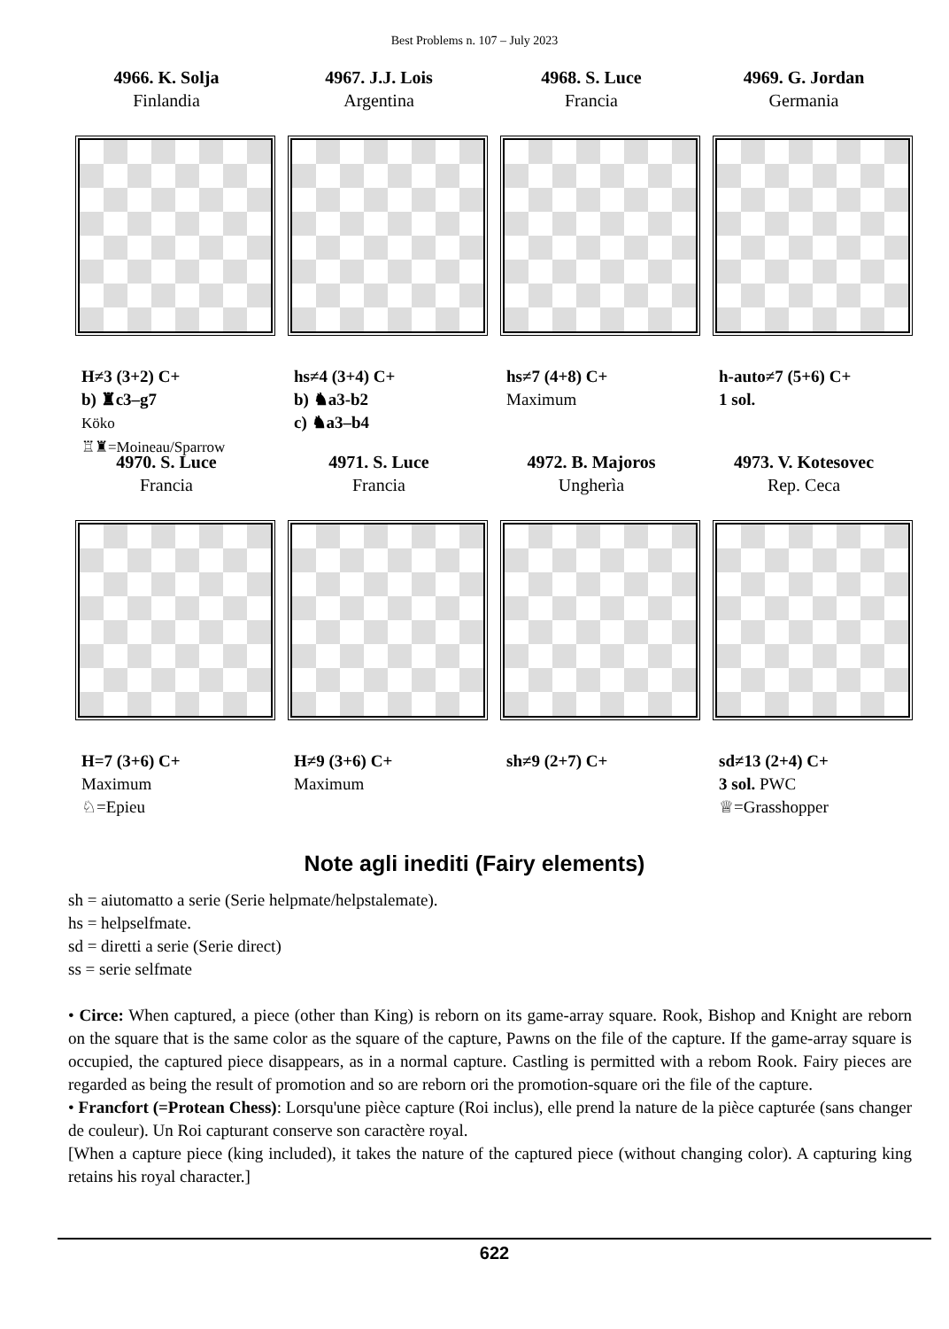Best Problems n. 107 – July 2023
4966. K. Solja
Finlandia
H≠3 (3+2) C+
b) ♜c3–g7
Köko
♖♜=Moineau/Sparrow
4967. J.J. Lois
Argentina
hs≠4 (3+4) C+
b) ♞a3-b2
c) ♞a3–b4
4968. S. Luce
Francia
hs≠7 (4+8) C+
Maximum
4969. G. Jordan
Germania
h-auto≠7 (5+6) C+
1 sol.
4970. S. Luce
Francia
H=7 (3+6) C+
Maximum
♘=Epieu
4971. S. Luce
Francia
H≠9 (3+6) C+
Maximum
4972. B. Majoros
Ungherìa
sh≠9 (2+7) C+
4973. V. Kotesovec
Rep. Ceca
sd≠13 (2+4) C+
3 sol. PWC
♕=Grasshopper
Note agli inediti (Fairy elements)
sh = aiutomatto a serie (Serie helpmate/helpstalemate).
hs = helpselfmate.
sd = diretti a serie (Serie direct)
ss = serie selfmate
• Circe: When captured, a piece (other than King) is reborn on its game-array square. Rook, Bishop and Knight are reborn on the square that is the same color as the square of the capture, Pawns on the file of the capture. If the game-array square is occupied, the captured piece disappears, as in a normal capture. Castling is permitted with a rebom Rook. Fairy pieces are regarded as being the result of promotion and so are reborn ori the promotion-square ori the file of the capture.
• Francfort (=Protean Chess): Lorsqu'une pièce capture (Roi inclus), elle prend la nature de la pièce capturée (sans changer de couleur). Un Roi capturant conserve son caractère royal.
[When a capture piece (king included), it takes the nature of the captured piece (without changing color). A capturing king retains his royal character.]
622